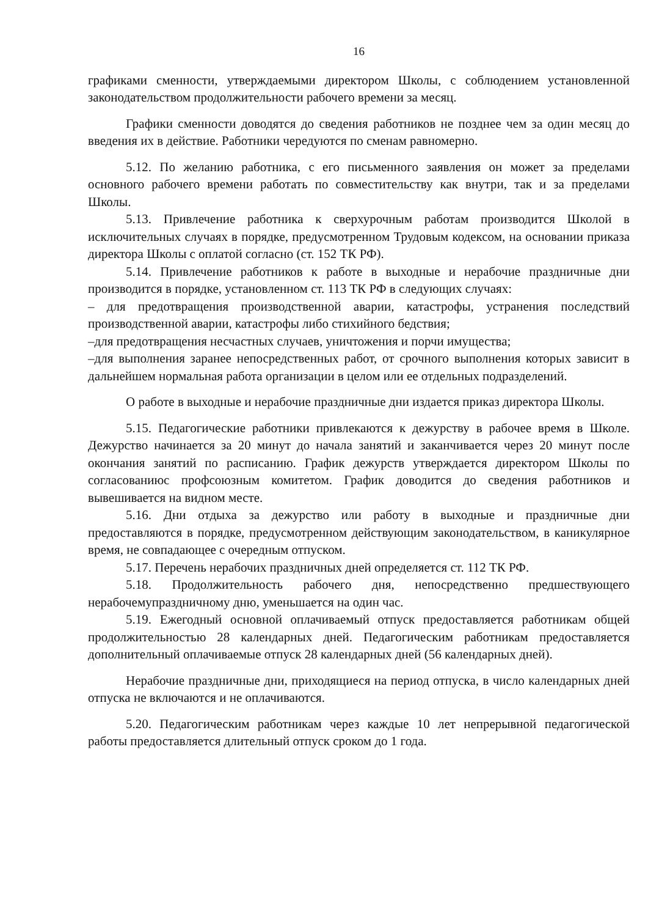16
графиками сменности, утверждаемыми директором Школы, с соблюдением установленной законодательством продолжительности рабочего времени за месяц.
Графики сменности доводятся до сведения работников не позднее чем за один месяц до введения их в действие. Работники чередуются по сменам равномерно.
5.12. По желанию работника, с его письменного заявления он может за пределами основного рабочего времени работать по совместительству как внутри, так и за пределами Школы.
5.13. Привлечение работника к сверхурочным работам производится Школой в исключительных случаях в порядке, предусмотренном Трудовым кодексом, на основании приказа директора Школы с оплатой согласно (ст. 152 ТК РФ).
5.14. Привлечение работников к работе в выходные и нерабочие праздничные дни производится в порядке, установленном ст. 113 ТК РФ в следующих случаях:
– для предотвращения производственной аварии, катастрофы, устранения последствий производственной аварии, катастрофы либо стихийного бедствия;
–для предотвращения несчастных случаев, уничтожения и порчи имущества;
–для выполнения заранее непосредственных работ, от срочного выполнения которых зависит в дальнейшем нормальная работа организации в целом или ее отдельных подразделений.
О работе в выходные и нерабочие праздничные дни издается приказ директора Школы.
5.15. Педагогические работники привлекаются к дежурству в рабочее время в Школе. Дежурство начинается за 20 минут до начала занятий и заканчивается через 20 минут после окончания занятий по расписанию. График дежурств утверждается директором Школы по согласованиюс профсоюзным комитетом. График доводится до сведения работников и вывешивается на видном месте.
5.16. Дни отдыха за дежурство или работу в выходные и праздничные дни предоставляются в порядке, предусмотренном действующим законодательством, в каникулярное время, не совпадающее с очередным отпуском.
5.17. Перечень нерабочих праздничных дней определяется ст. 112 ТК РФ.
5.18. Продолжительность рабочего дня, непосредственно предшествующего нерабочемупраздничному дню, уменьшается на один час.
5.19. Ежегодный основной оплачиваемый отпуск предоставляется работникам общей продолжительностью 28 календарных дней. Педагогическим работникам предоставляется дополнительный оплачиваемые отпуск 28 календарных дней (56 календарных дней).
Нерабочие праздничные дни, приходящиеся на период отпуска, в число календарных дней отпуска не включаются и не оплачиваются.
5.20. Педагогическим работникам через каждые 10 лет непрерывной педагогической работы предоставляется длительный отпуск сроком до 1 года.